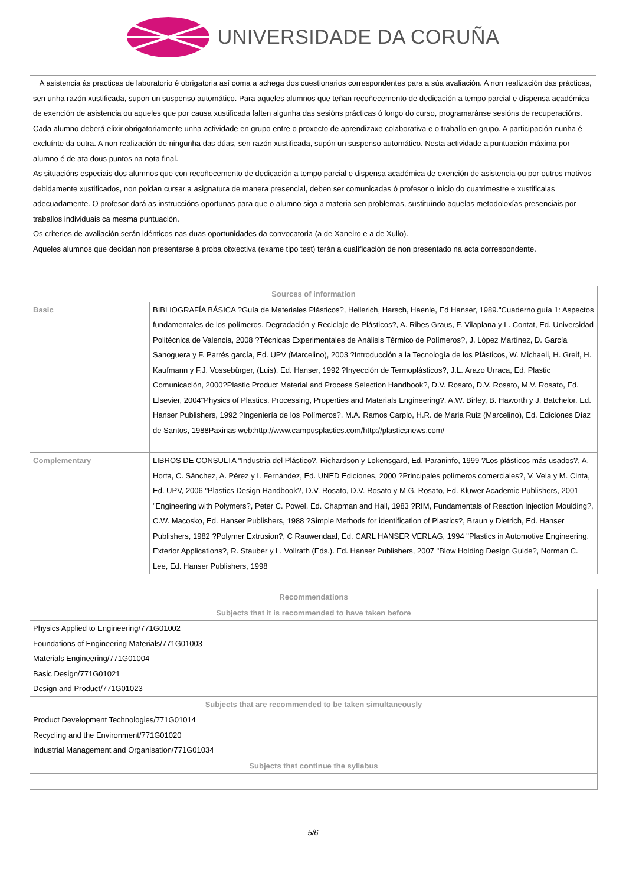UNIVERSIDADE DA CORUÑA
A asistencia ás practicas de laboratorio é obrigatoria así coma a achega dos cuestionarios correspondentes para a súa avaliación. A non realización das prácticas, sen unha razón xustificada, supon un suspenso automático. Para aqueles alumnos que teñan recoñecemento de dedicación a tempo parcial e dispensa académica de exención de asistencia ou aqueles que por causa xustificada falten algunha das sesións prácticas ó longo do curso, programaránse sesións de recuperacións.
Cada alumno deberá elixir obrigatoriamente unha actividade en grupo entre o proxecto de aprendizaxe colaborativa e o traballo en grupo. A participación nunha é excluínte da outra. A non realización de ningunha das dúas, sen razón xustificada, supón un suspenso automático. Nesta actividade a puntuación máxima por alumno é de ata dous puntos na nota final.
As situacións especiais dos alumnos que con recoñecemento de dedicación a tempo parcial e dispensa académica de exención de asistencia ou por outros motivos debidamente xustificados, non poidan cursar a asignatura de manera presencial, deben ser comunicadas ó profesor o inicio do cuatrimestre e xustificalas adecuadamente. O profesor dará as instruccións oportunas para que o alumno siga a materia sen problemas, sustituíndo aquelas metodoloxías presenciais por traballos individuais ca mesma puntuación.
Os criterios de avaliación serán idénticos nas duas oportunidades da convocatoria (a de Xaneiro e a de Xullo).
Aqueles alumnos que decidan non presentarse á proba obxectiva (exame tipo test) terán a cualificación de non presentado na acta correspondente.
| Sources of information | |
| --- | --- |
| Basic | BIBLIOGRAFÍA BÁSICA ?Guía de Materiales Plásticos?, Hellerich, Harsch, Haenle, Ed Hanser, 1989."Cuaderno guía 1: Aspectos fundamentales de los polímeros. Degradación y Reciclaje de Plásticos?, A. Ribes Graus, F. Vilaplana y L. Contat, Ed. Universidad Politécnica de Valencia, 2008 ?Técnicas Experimentales de Análisis Térmico de Polímeros?, J. López Martínez, D. García Sanoguera y F. Parrés garcía, Ed. UPV (Marcelino), 2003 ?Introducción a la Tecnología de los Plásticos, W. Michaeli, H. Greif, H. Kaufmann y F.J. Vossebürger, (Luis), Ed. Hanser, 1992 ?Inyección de Termoplásticos?, J.L. Arazo Urraca, Ed. Plastic Comunicación, 2000?Plastic Product Material and Process Selection Handbook?, D.V. Rosato, D.V. Rosato, M.V. Rosato, Ed. Elsevier, 2004"Physics of Plastics. Processing, Properties and Materials Engineering?, A.W. Birley, B. Haworth y J. Batchelor. Ed. Hanser Publishers, 1992 ?Ingeniería de los Polímeros?, M.A. Ramos Carpio, H.R. de Maria Ruiz (Marcelino), Ed. Ediciones Díaz de Santos, 1988Paxinas web:http://www.campusplastics.com/http://plasticsnews.com/ |
| Complementary | LIBROS DE CONSULTA "Industria del Plástico?, Richardson y Lokensgard, Ed. Paraninfo, 1999 ?Los plásticos más usados?, A. Horta, C. Sánchez, A. Pérez y I. Fernández, Ed. UNED Ediciones, 2000 ?Principales polímeros comerciales?, V. Vela y M. Cinta, Ed. UPV, 2006 "Plastics Design Handbook?, D.V. Rosato, D.V. Rosato y M.G. Rosato, Ed. Kluwer Academic Publishers, 2001 "Engineering with Polymers?, Peter C. Powel, Ed. Chapman and Hall, 1983 ?RIM, Fundamentals of Reaction Injection Moulding?, C.W. Macosko, Ed. Hanser Publishers, 1988 ?Simple Methods for identification of Plastics?, Braun y Dietrich, Ed. Hanser Publishers, 1982 ?Polymer Extrusion?, C Rauwendaal, Ed. CARL HANSER VERLAG, 1994 "Plastics in Automotive Engineering. Exterior Applications?, R. Stauber y L. Vollrath (Eds.). Ed. Hanser Publishers, 2007 "Blow Holding Design Guide?, Norman C. Lee, Ed. Hanser Publishers, 1998 |
| Recommendations |
| --- |
| Subjects that it is recommended to have taken before |
| Physics Applied to Engineering/771G01002 Foundations of Engineering Materials/771G01003 Materials Engineering/771G01004 Basic Design/771G01021 Design and Product/771G01023 |
| Subjects that are recommended to be taken simultaneously |
| Product Development Technologies/771G01014 Recycling and the Environment/771G01020 Industrial Management and Organisation/771G01034 |
| Subjects that continue the syllabus |
5/6